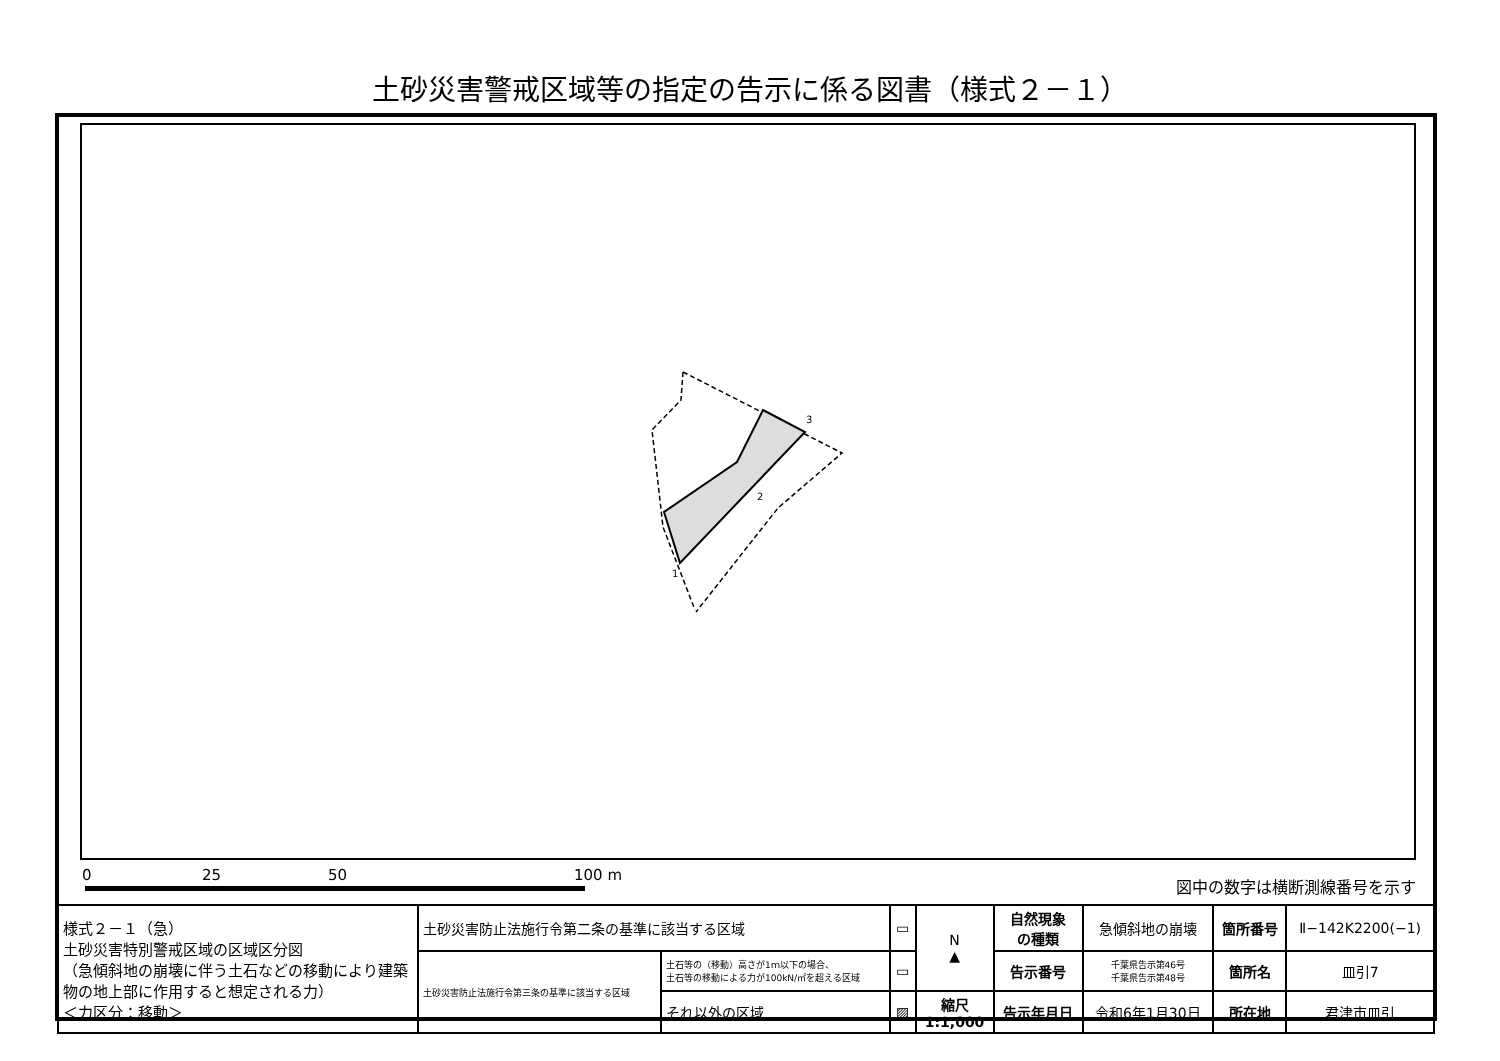土砂災害警戒区域等の指定の告示に係る図書（様式２－１）
3
2
1
0 25 50 100 m 図中の数字は横断測線番号を示す
| 様式２－１（急） 土砂災害特別警戒区域の区域区分図 （急傾斜地の崩壊に伴う土石などの移動により建築物の地上部に作用すると想定される力） ＜力区分：移動＞ | 土砂災害防止法施行令第二条の基準に該当する区域 | | ▭ | N ▲ | 自然現象 の種類 | 急傾斜地の崩壊 | 箇所番号 | Ⅱ−142K2200(−1) |
| | 土砂災害防止法施行令第三条の基準に該当する区域 | 土石等の（移動）高さが1ｍ以下の場合、 土石等の移動による力が100kN/㎡を超える区域 | ▭ | | 告示番号 | 千葉県告示第46号 千葉県告示第48号 | 箇所名 | 皿引7 |
| | | それ以外の区域 | ▨ | 縮尺 1:1,000 | 告示年月日 | 令和6年1月30日 | 所在地 | 君津市皿引 |